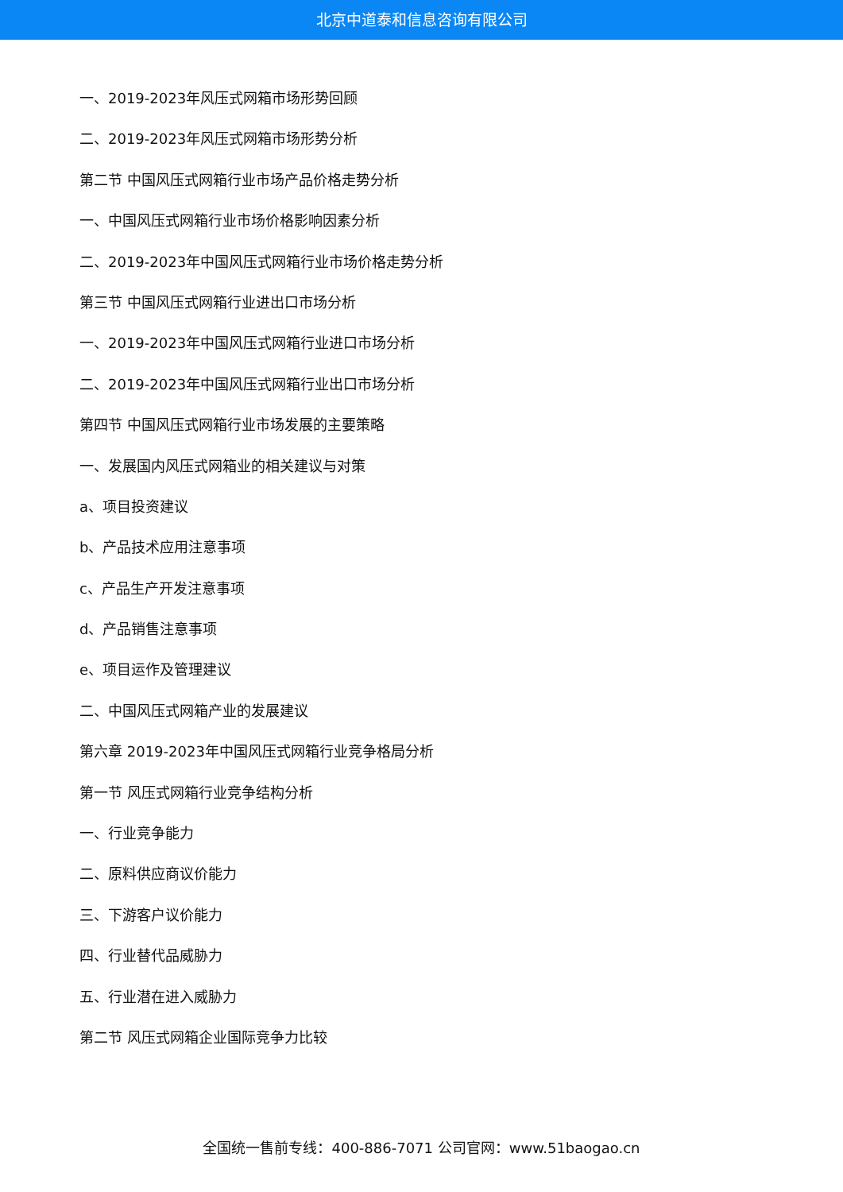北京中道泰和信息咨询有限公司
一、2019-2023年风压式网箱市场形势回顾
二、2019-2023年风压式网箱市场形势分析
第二节 中国风压式网箱行业市场产品价格走势分析
一、中国风压式网箱行业市场价格影响因素分析
二、2019-2023年中国风压式网箱行业市场价格走势分析
第三节 中国风压式网箱行业进出口市场分析
一、2019-2023年中国风压式网箱行业进口市场分析
二、2019-2023年中国风压式网箱行业出口市场分析
第四节 中国风压式网箱行业市场发展的主要策略
一、发展国内风压式网箱业的相关建议与对策
a、项目投资建议
b、产品技术应用注意事项
c、产品生产开发注意事项
d、产品销售注意事项
e、项目运作及管理建议
二、中国风压式网箱产业的发展建议
第六章 2019-2023年中国风压式网箱行业竞争格局分析
第一节 风压式网箱行业竞争结构分析
一、行业竞争能力
二、原料供应商议价能力
三、下游客户议价能力
四、行业替代品威胁力
五、行业潜在进入威胁力
第二节 风压式网箱企业国际竞争力比较
全国统一售前专线：400-886-7071 公司官网：www.51baogao.cn